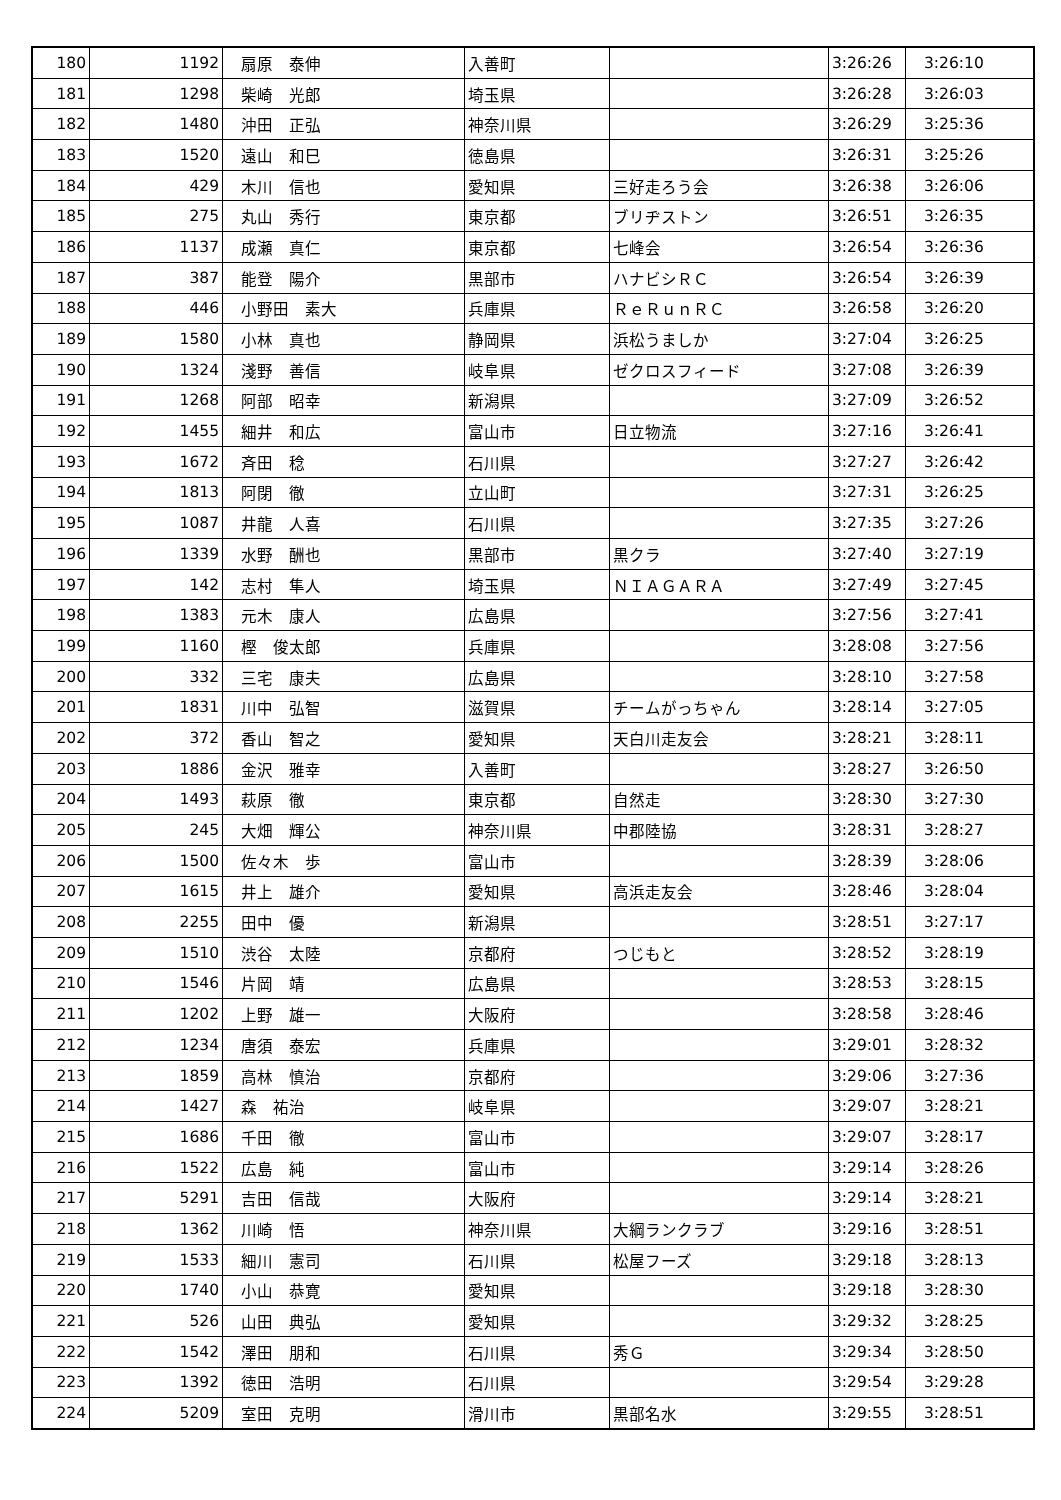| 180 | 1192 | 扇原 泰伸 | 入善町 | | 3:26:26 | 3:26:10 |
| 181 | 1298 | 柴崎 光郎 | 埼玉県 | | 3:26:28 | 3:26:03 |
| 182 | 1480 | 沖田 正弘 | 神奈川県 | | 3:26:29 | 3:25:36 |
| 183 | 1520 | 遠山 和巳 | 徳島県 | | 3:26:31 | 3:25:26 |
| 184 | 429 | 木川 信也 | 愛知県 | 三好走ろう会 | 3:26:38 | 3:26:06 |
| 185 | 275 | 丸山 秀行 | 東京都 | ブリヂストン | 3:26:51 | 3:26:35 |
| 186 | 1137 | 成瀬 真仁 | 東京都 | 七峰会 | 3:26:54 | 3:26:36 |
| 187 | 387 | 能登 陽介 | 黒部市 | ハナビシＲＣ | 3:26:54 | 3:26:39 |
| 188 | 446 | 小野田 素大 | 兵庫県 | ＲｅＲｕｎＲＣ | 3:26:58 | 3:26:20 |
| 189 | 1580 | 小林 真也 | 静岡県 | 浜松うましか | 3:27:04 | 3:26:25 |
| 190 | 1324 | 淺野 善信 | 岐阜県 | ゼクロスフィード | 3:27:08 | 3:26:39 |
| 191 | 1268 | 阿部 昭幸 | 新潟県 | | 3:27:09 | 3:26:52 |
| 192 | 1455 | 細井 和広 | 富山市 | 日立物流 | 3:27:16 | 3:26:41 |
| 193 | 1672 | 斉田 稔 | 石川県 | | 3:27:27 | 3:26:42 |
| 194 | 1813 | 阿閉 徹 | 立山町 | | 3:27:31 | 3:26:25 |
| 195 | 1087 | 井龍 人喜 | 石川県 | | 3:27:35 | 3:27:26 |
| 196 | 1339 | 水野 酬也 | 黒部市 | 黒クラ | 3:27:40 | 3:27:19 |
| 197 | 142 | 志村 隼人 | 埼玉県 | ＮＩＡＧＡＲＡ | 3:27:49 | 3:27:45 |
| 198 | 1383 | 元木 康人 | 広島県 | | 3:27:56 | 3:27:41 |
| 199 | 1160 | 樫 俊太郎 | 兵庫県 | | 3:28:08 | 3:27:56 |
| 200 | 332 | 三宅 康夫 | 広島県 | | 3:28:10 | 3:27:58 |
| 201 | 1831 | 川中 弘智 | 滋賀県 | チームがっちゃん | 3:28:14 | 3:27:05 |
| 202 | 372 | 香山 智之 | 愛知県 | 天白川走友会 | 3:28:21 | 3:28:11 |
| 203 | 1886 | 金沢 雅幸 | 入善町 | | 3:28:27 | 3:26:50 |
| 204 | 1493 | 萩原 徹 | 東京都 | 自然走 | 3:28:30 | 3:27:30 |
| 205 | 245 | 大畑 輝公 | 神奈川県 | 中郡陸協 | 3:28:31 | 3:28:27 |
| 206 | 1500 | 佐々木 歩 | 富山市 | | 3:28:39 | 3:28:06 |
| 207 | 1615 | 井上 雄介 | 愛知県 | 高浜走友会 | 3:28:46 | 3:28:04 |
| 208 | 2255 | 田中 優 | 新潟県 | | 3:28:51 | 3:27:17 |
| 209 | 1510 | 渋谷 太陸 | 京都府 | つじもと | 3:28:52 | 3:28:19 |
| 210 | 1546 | 片岡 靖 | 広島県 | | 3:28:53 | 3:28:15 |
| 211 | 1202 | 上野 雄一 | 大阪府 | | 3:28:58 | 3:28:46 |
| 212 | 1234 | 唐須 泰宏 | 兵庫県 | | 3:29:01 | 3:28:32 |
| 213 | 1859 | 高林 慎治 | 京都府 | | 3:29:06 | 3:27:36 |
| 214 | 1427 | 森 祐治 | 岐阜県 | | 3:29:07 | 3:28:21 |
| 215 | 1686 | 千田 徹 | 富山市 | | 3:29:07 | 3:28:17 |
| 216 | 1522 | 広島 純 | 富山市 | | 3:29:14 | 3:28:26 |
| 217 | 5291 | 吉田 信哉 | 大阪府 | | 3:29:14 | 3:28:21 |
| 218 | 1362 | 川崎 悟 | 神奈川県 | 大綱ランクラブ | 3:29:16 | 3:28:51 |
| 219 | 1533 | 細川 憲司 | 石川県 | 松屋フーズ | 3:29:18 | 3:28:13 |
| 220 | 1740 | 小山 恭寛 | 愛知県 | | 3:29:18 | 3:28:30 |
| 221 | 526 | 山田 典弘 | 愛知県 | | 3:29:32 | 3:28:25 |
| 222 | 1542 | 澤田 朋和 | 石川県 | 秀Ｇ | 3:29:34 | 3:28:50 |
| 223 | 1392 | 徳田 浩明 | 石川県 | | 3:29:54 | 3:29:28 |
| 224 | 5209 | 室田 克明 | 滑川市 | 黒部名水 | 3:29:55 | 3:28:51 |